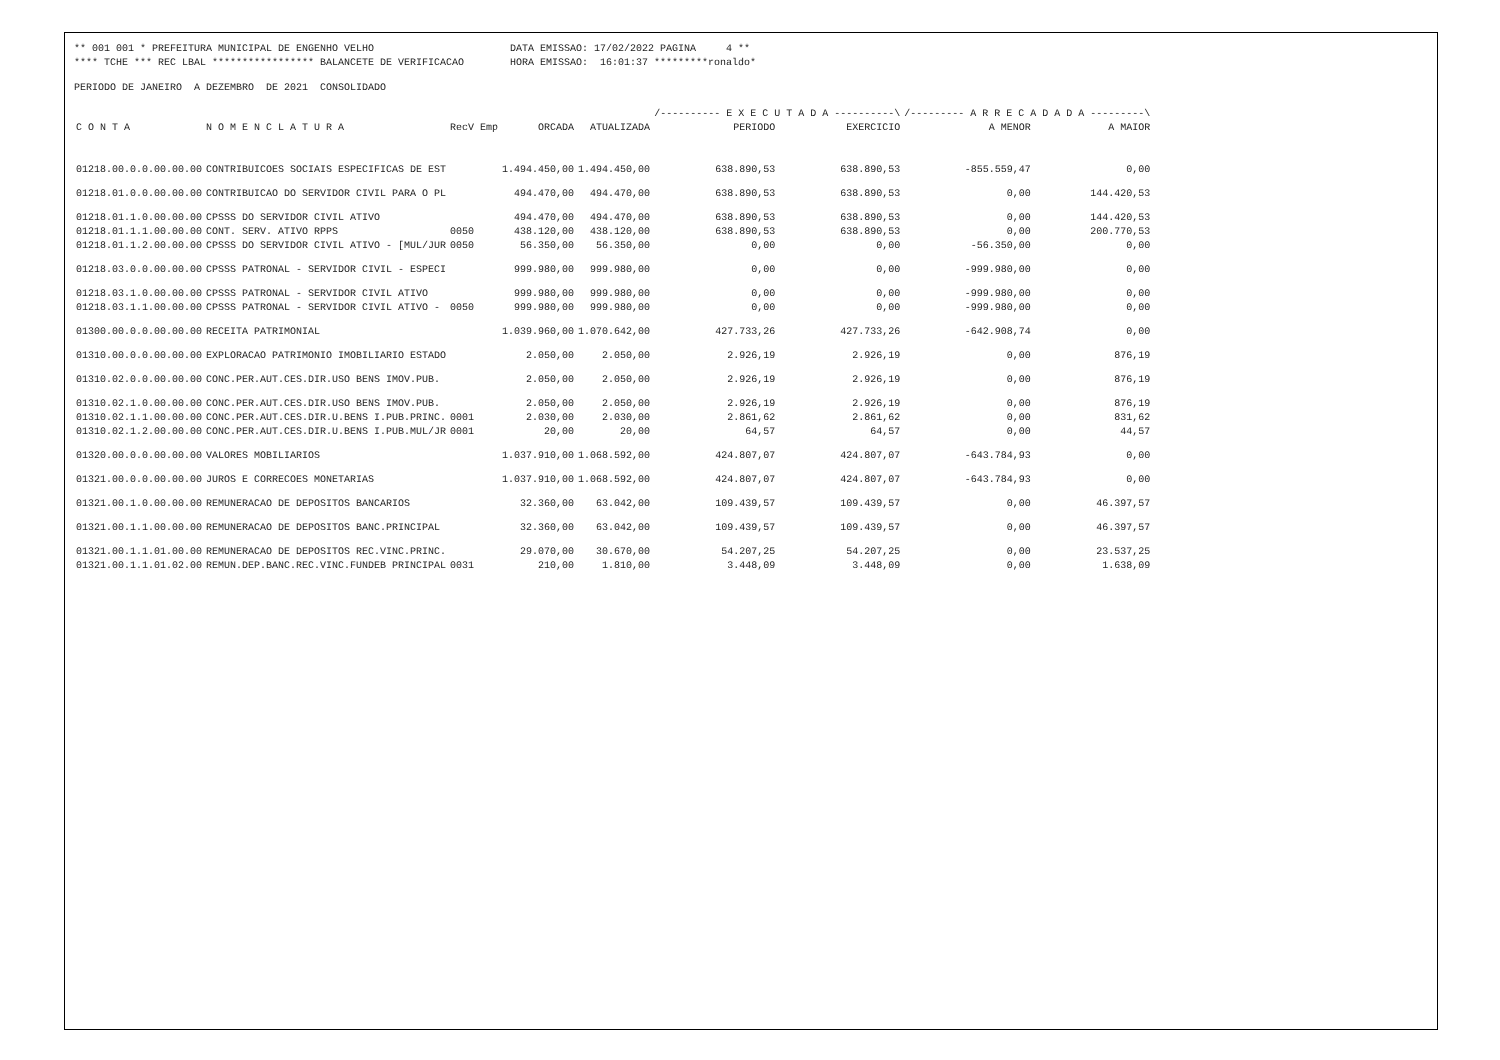** 001 001 * PREFEITURA MUNICIPAL DE ENGENHO VELHO
DATA EMISSAO: 17/02/2022 PAGINA 4 **
**** TCHE *** REC LBAL ***************** BALANCETE DE VERIFICACAO
HORA EMISSAO: 16:01:37 *********ronaldo*
PERIODO DE JANEIRO A DEZEMBRO DE 2021 CONSOLIDADO
| | | | | | /---------- E X E C U T A D A ----------\ | | /--------- A R R E C A D A D A ---------\ | |
| --- | --- | --- | --- | --- | --- | --- | --- | --- |
| C O N T A | N O M E N C L A T U R A | RecV Emp | ORCADA | ATUALIZADA | PERIODO | EXERCICIO | A MENOR | A MAIOR |
| 01218.00.0.0.00.00.00 | CONTRIBUICOES SOCIAIS ESPECIFICAS DE EST | | 1.494.450,00 | 1.494.450,00 | 638.890,53 | 638.890,53 | -855.559,47 | 0,00 |
| 01218.01.0.0.00.00.00 | CONTRIBUICAO DO SERVIDOR CIVIL PARA O PL | | 494.470,00 | 494.470,00 | 638.890,53 | 638.890,53 | 0,00 | 144.420,53 |
| 01218.01.1.0.00.00.00 | CPSSS DO SERVIDOR CIVIL ATIVO | | 494.470,00 | 494.470,00 | 638.890,53 | 638.890,53 | 0,00 | 144.420,53 |
| 01218.01.1.1.00.00.00 | CONT. SERV. ATIVO RPPS | 0050 | 438.120,00 | 438.120,00 | 638.890,53 | 638.890,53 | 0,00 | 200.770,53 |
| 01218.01.1.2.00.00.00 | CPSSS DO SERVIDOR CIVIL ATIVO - [MUL/JUR | 0050 | 56.350,00 | 56.350,00 | 0,00 | 0,00 | -56.350,00 | 0,00 |
| 01218.03.0.0.00.00.00 | CPSSS PATRONAL - SERVIDOR CIVIL - ESPECI | | 999.980,00 | 999.980,00 | 0,00 | 0,00 | -999.980,00 | 0,00 |
| 01218.03.1.0.00.00.00 | CPSSS PATRONAL - SERVIDOR CIVIL ATIVO | | 999.980,00 | 999.980,00 | 0,00 | 0,00 | -999.980,00 | 0,00 |
| 01218.03.1.1.00.00.00 | CPSSS PATRONAL - SERVIDOR CIVIL ATIVO - | 0050 | 999.980,00 | 999.980,00 | 0,00 | 0,00 | -999.980,00 | 0,00 |
| 01300.00.0.0.00.00.00 | RECEITA PATRIMONIAL | | 1.039.960,00 | 1.070.642,00 | 427.733,26 | 427.733,26 | -642.908,74 | 0,00 |
| 01310.00.0.0.00.00.00 | EXPLORACAO PATRIMONIO IMOBILIARIO ESTADO | | 2.050,00 | 2.050,00 | 2.926,19 | 2.926,19 | 0,00 | 876,19 |
| 01310.02.0.0.00.00.00 | CONC.PER.AUT.CES.DIR.USO BENS IMOV.PUB. | | 2.050,00 | 2.050,00 | 2.926,19 | 2.926,19 | 0,00 | 876,19 |
| 01310.02.1.0.00.00.00 | CONC.PER.AUT.CES.DIR.USO BENS IMOV.PUB. | | 2.050,00 | 2.050,00 | 2.926,19 | 2.926,19 | 0,00 | 876,19 |
| 01310.02.1.1.00.00.00 | CONC.PER.AUT.CES.DIR.U.BENS I.PUB.PRINC. | 0001 | 2.030,00 | 2.030,00 | 2.861,62 | 2.861,62 | 0,00 | 831,62 |
| 01310.02.1.2.00.00.00 | CONC.PER.AUT.CES.DIR.U.BENS I.PUB.MUL/JR | 0001 | 20,00 | 20,00 | 64,57 | 64,57 | 0,00 | 44,57 |
| 01320.00.0.0.00.00.00 | VALORES MOBILIARIOS | | 1.037.910,00 | 1.068.592,00 | 424.807,07 | 424.807,07 | -643.784,93 | 0,00 |
| 01321.00.0.0.00.00.00 | JUROS E CORRECOES MONETARIAS | | 1.037.910,00 | 1.068.592,00 | 424.807,07 | 424.807,07 | -643.784,93 | 0,00 |
| 01321.00.1.0.00.00.00 | REMUNERACAO DE DEPOSITOS BANCARIOS | | 32.360,00 | 63.042,00 | 109.439,57 | 109.439,57 | 0,00 | 46.397,57 |
| 01321.00.1.1.00.00.00 | REMUNERACAO DE DEPOSITOS BANC.PRINCIPAL | | 32.360,00 | 63.042,00 | 109.439,57 | 109.439,57 | 0,00 | 46.397,57 |
| 01321.00.1.1.01.00.00 | REMUNERACAO DE DEPOSITOS REC.VINC.PRINC. | | 29.070,00 | 30.670,00 | 54.207,25 | 54.207,25 | 0,00 | 23.537,25 |
| 01321.00.1.1.01.02.00 | REMUN.DEP.BANC.REC.VINC.FUNDEB PRINCIPAL | 0031 | 210,00 | 1.810,00 | 3.448,09 | 3.448,09 | 0,00 | 1.638,09 |